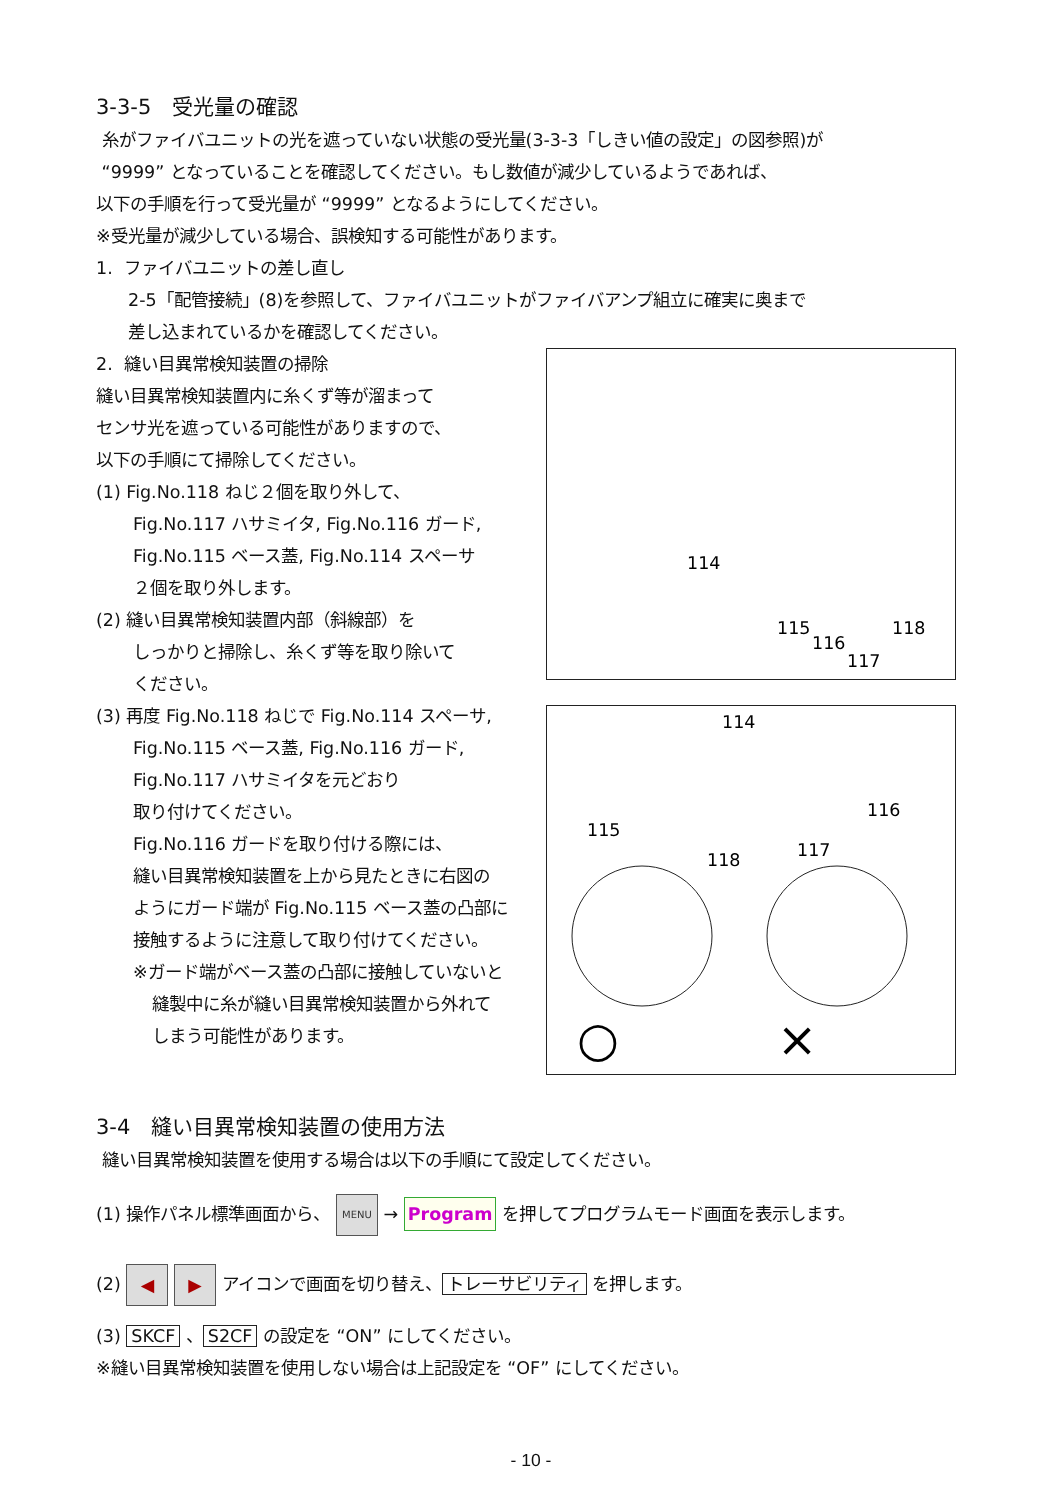3-3-5　受光量の確認
糸がファイバユニットの光を遮っていない状態の受光量(3-3-3「しきい値の設定」の図参照)が
“9999” となっていることを確認してください。もし数値が減少しているようであれば、
以下の手順を行って受光量が “9999” となるようにしてください。
※受光量が減少している場合、誤検知する可能性があります。
1. ファイバユニットの差し直し
2-5「配管接続」(8)を参照して、ファイバユニットがファイバアンプ組立に確実に奥まで
差し込まれているかを確認してください。
2. 縫い目異常検知装置の掃除
縫い目異常検知装置内に糸くず等が溜まって
センサ光を遮っている可能性がありますので、
以下の手順にて掃除してください。
(1) Fig.No.118 ねじ２個を取り外して、
Fig.No.117 ハサミイタ, Fig.No.116 ガード,
Fig.No.115 ベース蓋, Fig.No.114 スペーサ
２個を取り外します。
(2) 縫い目異常検知装置内部（斜線部）を
しっかりと掃除し、糸くず等を取り除いて
ください。
(3) 再度 Fig.No.118 ねじで Fig.No.114 スペーサ,
Fig.No.115 ベース蓋, Fig.No.116 ガード,
Fig.No.117 ハサミイタを元どおり
取り付けてください。
Fig.No.116 ガードを取り付ける際には、
縫い目異常検知装置を上から見たときに右図の
ようにガード端が Fig.No.115 ベース蓋の凸部に
接触するように注意して取り付けてください。
※ガード端がベース蓋の凸部に接触していないと
縫製中に糸が縫い目異常検知装置から外れて
しまう可能性があります。
114
115
116
117
118
114
115
116
117
118
○
×
3-4　縫い目異常検知装置の使用方法
縫い目異常検知装置を使用する場合は以下の手順にて設定してください。
(1) 操作パネル標準画面から、 MENU → Program を押してプログラムモード画面を表示します。
(2) ◀ ▶ アイコンで画面を切り替え、 トレーサビリティ を押します。
(3) SKCF 、 S2CF の設定を “ON” にしてください。
※縫い目異常検知装置を使用しない場合は上記設定を “OF” にしてください。
- 10 -